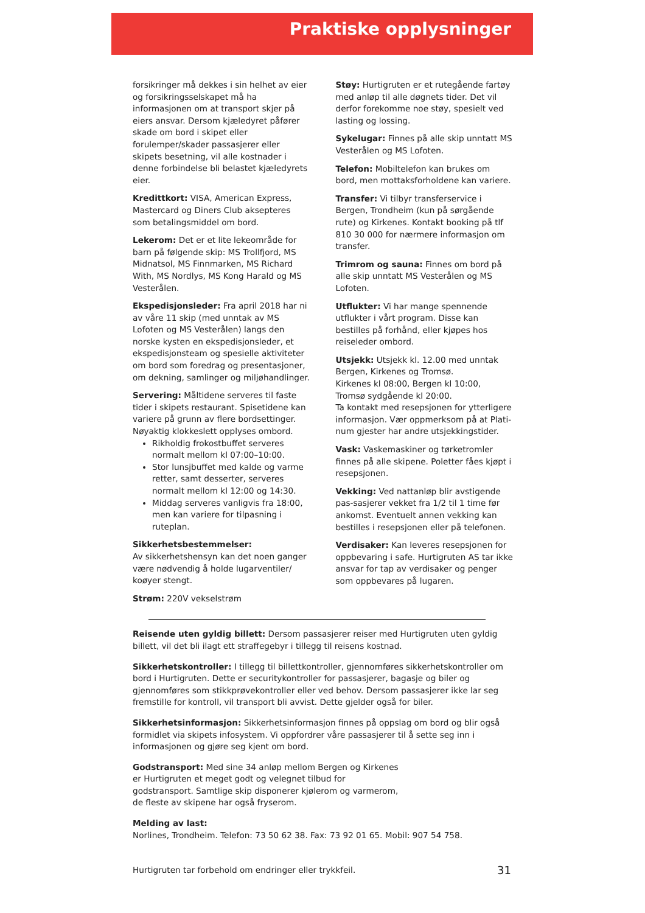Praktiske opplysninger
forsikringer må dekkes i sin helhet av eier og forsikringsselskapet må ha informasjonen om at transport skjer på eiers ansvar. Dersom kjæledyret påfører skade om bord i skipet eller forulemper/skader passasjerer eller skipets besetning, vil alle kostnader i denne forbindelse bli belastet kjæledyrets eier.
Kredittkort: VISA, American Express, Mastercard og Diners Club aksepteres som betalingsmiddel om bord.
Lekerom: Det er et lite lekeområde for barn på følgende skip: MS Trollfjord, MS Midnatsol, MS Finnmarken, MS Richard With, MS Nordlys, MS Kong Harald og MS Vesterålen.
Ekspedisjonsleder: Fra april 2018 har ni av våre 11 skip (med unntak av MS Lofoten og MS Vesterålen) langs den norske kysten en ekspedisjonsleder, et ekspedisjonsteam og spesielle aktiviteter om bord som foredrag og presentasjoner, om dekning, samlinger og miljøhandlinger.
Servering: Måltidene serveres til faste tider i skipets restaurant. Spisetidene kan variere på grunn av flere bordsettinger. Nøyaktig klokkeslett opplyses ombord.
Rikholdig frokostbuffet serveres normalt mellom kl 07:00–10:00.
Stor lunsjbuffet med kalde og varme retter, samt desserter, serveres normalt mellom kl 12:00 og 14:30.
Middag serveres vanligvis fra 18:00, men kan variere for tilpasning i ruteplan.
Sikkerhetsbestemmelser:
Av sikkerhetshensyn kan det noen ganger være nødvendig å holde lugarventiler/ koøyer stengt.
Strøm: 220V vekselstrøm
Støy: Hurtigruten er et rutegående fartøy med anløp til alle døgnets tider. Det vil derfor forekomme noe støy, spesielt ved lasting og lossing.
Sykelugar: Finnes på alle skip unntatt MS Vesterålen og MS Lofoten.
Telefon: Mobiltelefon kan brukes om bord, men mottaksforholdene kan variere.
Transfer: Vi tilbyr transferservice i Bergen, Trondheim (kun på sørgående rute) og Kirkenes. Kontakt booking på tlf 810 30 000 for nærmere informasjon om transfer.
Trimrom og sauna: Finnes om bord på alle skip unntatt MS Vesterålen og MS Lofoten.
Utflukter: Vi har mange spennende utflukter i vårt program. Disse kan bestilles på forhånd, eller kjøpes hos reiseleder ombord.
Utsjekk: Utsjekk kl. 12.00 med unntak Bergen, Kirkenes og Tromsø.
Kirkenes kl 08:00, Bergen kl 10:00,
Tromsø sydgående kl 20:00.
Ta kontakt med resepsjonen for ytterligere informasjon. Vær oppmerksom på at Plati-num gjester har andre utsjekkingstider.
Vask: Vaskemaskiner og tørketromler finnes på alle skipene. Poletter fåes kjøpt i resepsjonen.
Vekking: Ved nattanløp blir avstigende pas-sasjerer vekket fra 1/2 til 1 time før ankomst. Eventuelt annen vekking kan bestilles i resepsjonen eller på telefonen.
Verdisaker: Kan leveres resepsjonen for oppbevaring i safe. Hurtigruten AS tar ikke ansvar for tap av verdisaker og penger som oppbevares på lugaren.
Reisende uten gyldig billett: Dersom passasjerer reiser med Hurtigruten uten gyldig billett, vil det bli ilagt ett straffegebyr i tillegg til reisens kostnad.
Sikkerhetskontroller: I tillegg til billettkontroller, gjennomføres sikkerhetskontroller om bord i Hurtigruten. Dette er securitykontroller for passasjerer, bagasje og biler og gjennomføres som stikkprøvekontroller eller ved behov. Dersom passasjerer ikke lar seg fremstille for kontroll, vil transport bli avvist. Dette gjelder også for biler.
Sikkerhetsinformasjon: Sikkerhetsinformasjon finnes på oppslag om bord og blir også formidlet via skipets infosystem. Vi oppfordrer våre passasjerer til å sette seg inn i informasjonen og gjøre seg kjent om bord.
Godstransport: Med sine 34 anløp mellom Bergen og Kirkenes er Hurtigruten et meget godt og velegnet tilbud for godstransport. Samtlige skip disponerer kjølerom og varmerom, de fleste av skipene har også fryserom.
Melding av last:
Norlines, Trondheim. Telefon: 73 50 62 38. Fax: 73 92 01 65. Mobil: 907 54 758.
Hurtigruten tar forbehold om endringer eller trykkfeil. 31